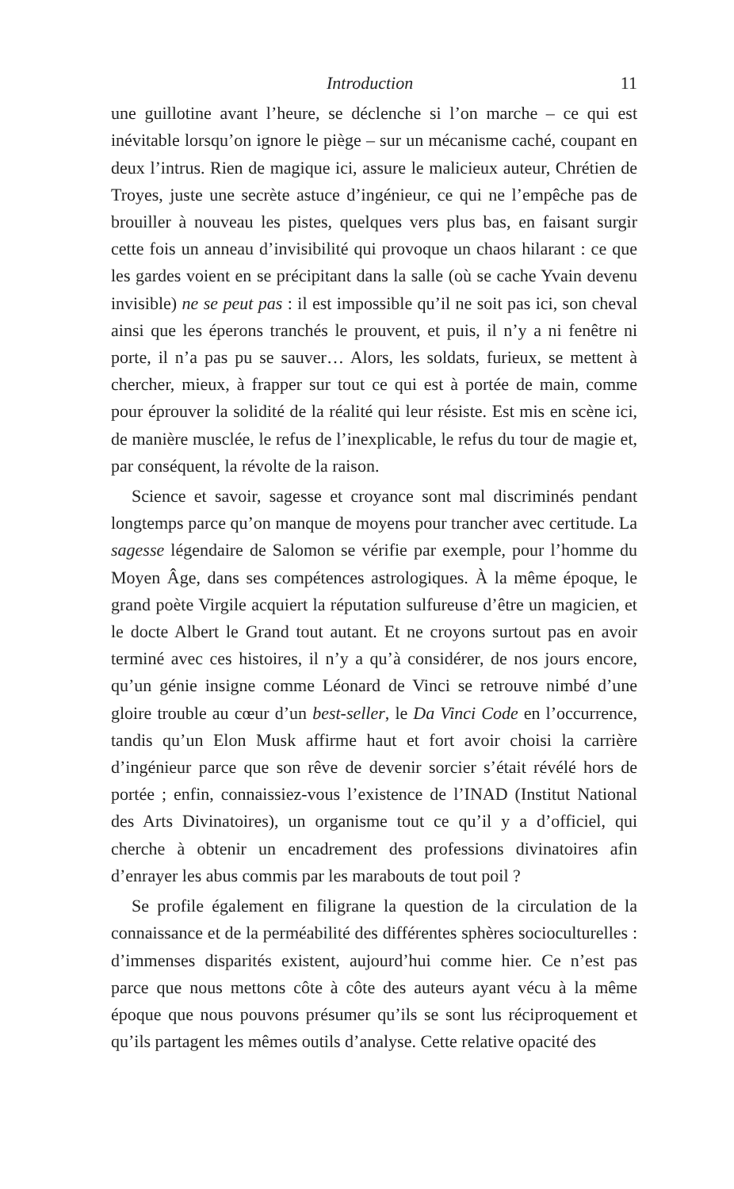Introduction 11
une guillotine avant l’heure, se déclenche si l’on marche – ce qui est inévitable lorsqu’on ignore le piège – sur un mécanisme caché, coupant en deux l’intrus. Rien de magique ici, assure le malicieux auteur, Chrétien de Troyes, juste une secrète astuce d’ingénieur, ce qui ne l’empêche pas de brouiller à nouveau les pistes, quelques vers plus bas, en faisant surgir cette fois un anneau d’invisibilité qui provoque un chaos hilarant : ce que les gardes voient en se précipitant dans la salle (où se cache Yvain devenu invisible) ne se peut pas : il est impossible qu’il ne soit pas ici, son cheval ainsi que les éperons tranchés le prouvent, et puis, il n’y a ni fenêtre ni porte, il n’a pas pu se sauver… Alors, les soldats, furieux, se mettent à chercher, mieux, à frapper sur tout ce qui est à portée de main, comme pour éprouver la solidité de la réalité qui leur résiste. Est mis en scène ici, de manière musclée, le refus de l’inexplicable, le refus du tour de magie et, par conséquent, la révolte de la raison.
Science et savoir, sagesse et croyance sont mal discriminés pendant longtemps parce qu’on manque de moyens pour trancher avec certitude. La sagesse légendaire de Salomon se vérifie par exemple, pour l’homme du Moyen Âge, dans ses compétences astrologiques. À la même époque, le grand poète Virgile acquiert la réputation sulfureuse d’être un magicien, et le docte Albert le Grand tout autant. Et ne croyons surtout pas en avoir terminé avec ces histoires, il n’y a qu’à considérer, de nos jours encore, qu’un génie insigne comme Léonard de Vinci se retrouve nimbé d’une gloire trouble au cœur d’un best-seller, le Da Vinci Code en l’occurrence, tandis qu’un Elon Musk affirme haut et fort avoir choisi la carrière d’ingénieur parce que son rêve de devenir sorcier s’était révélé hors de portée ; enfin, connaissiez-vous l’existence de l’INAD (Institut National des Arts Divinatoires), un organisme tout ce qu’il y a d’officiel, qui cherche à obtenir un encadrement des professions divinatoires afin d’enrayer les abus commis par les marabouts de tout poil ?
Se profile également en filigrane la question de la circulation de la connaissance et de la perméabilité des différentes sphères socioculturelles : d’immenses disparités existent, aujourd’hui comme hier. Ce n’est pas parce que nous mettons côte à côte des auteurs ayant vécu à la même époque que nous pouvons présumer qu’ils se sont lus réciproquement et qu’ils partagent les mêmes outils d’analyse. Cette relative opacité des